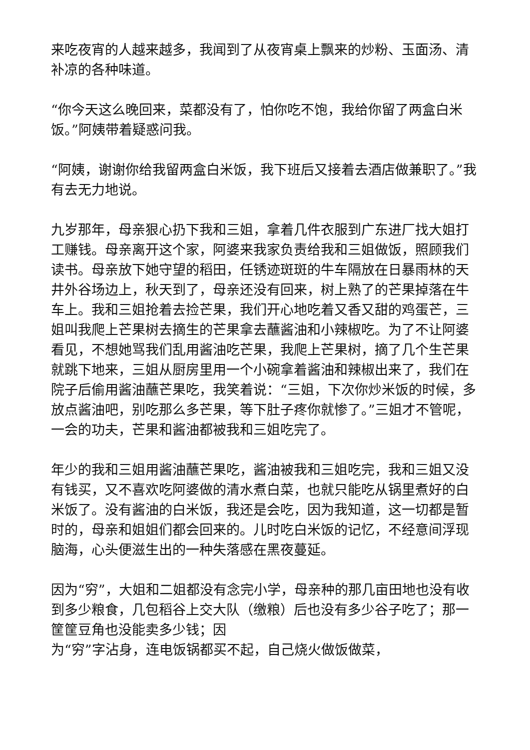来吃夜宵的人越来越多，我闻到了从夜宵桌上飘来的炒粉、玉面汤、清补凉的各种味道。
“你今天这么晚回来，菜都没有了，怕你吃不饱，我给你留了两盒白米饭。”阿姨带着疑惑问我。
“阿姨，谢谢你给我留两盒白米饭，我下班后又接着去酒店做兼职了。”我有去无力地说。
九岁那年，母亲狠心扔下我和三姐，拿着几件衣服到广东进厂找大姐打工赚钱。母亲离开这个家，阿婆来我家负责给我和三姐做饭，照顾我们读书。母亲放下她守望的稻田，任锈迹斑斑的牛车隔放在日暴雨林的天井外谷场边上，秋天到了，母亲还没有回来，树上熟了的芒果掉落在牛车上。我和三姐抢着去捡芒果，我们开心地吃着又香又甜的鸡蛋芒，三姐叫我爬上芒果树去摘生的芒果拿去蘸酱油和小辣椒吃。为了不让阿婆看见，不想她骂我们乱用酱油吃芒果，我爬上芒果树，摘了几个生芒果就跳下地来，三姐从厨房里用一个小碗拿着酱油和辣椒出来了，我们在院子后偷用酱油蘸芒果吃，我笑着说：“三姐，下次你炒米饭的时候，多放点酱油吧，别吃那么多芒果，等下肚子疼你就惨了。”三姐才不管呢，一会的功夫，芒果和酱油都被我和三姐吃完了。
年少的我和三姐用酱油蘸芒果吃，酱油被我和三姐吃完，我和三姐又没有钱买，又不喜欢吃阿婆做的清水煮白菜，也就只能吃从锅里煮好的白米饭了。没有酱油的白米饭，我还是会吃，因为我知道，这一切都是暂时的，母亲和姐姐们都会回来的。儿时吃白米饭的记忆，不经意间浮现脑海，心头便滋生出的一种失落感在黑夜蔓延。
因为“穷”，大姐和二姐都没有念完小学，母亲种的那几亩田地也没有收到多少粮食，几包稻谷上交大队（缴粮）后也没有多少谷子吃了；那一筐筐豆角也没能卖多少钱；因
为“穷”字沾身，连电饭锅都买不起，自己烧火做饭做菜，